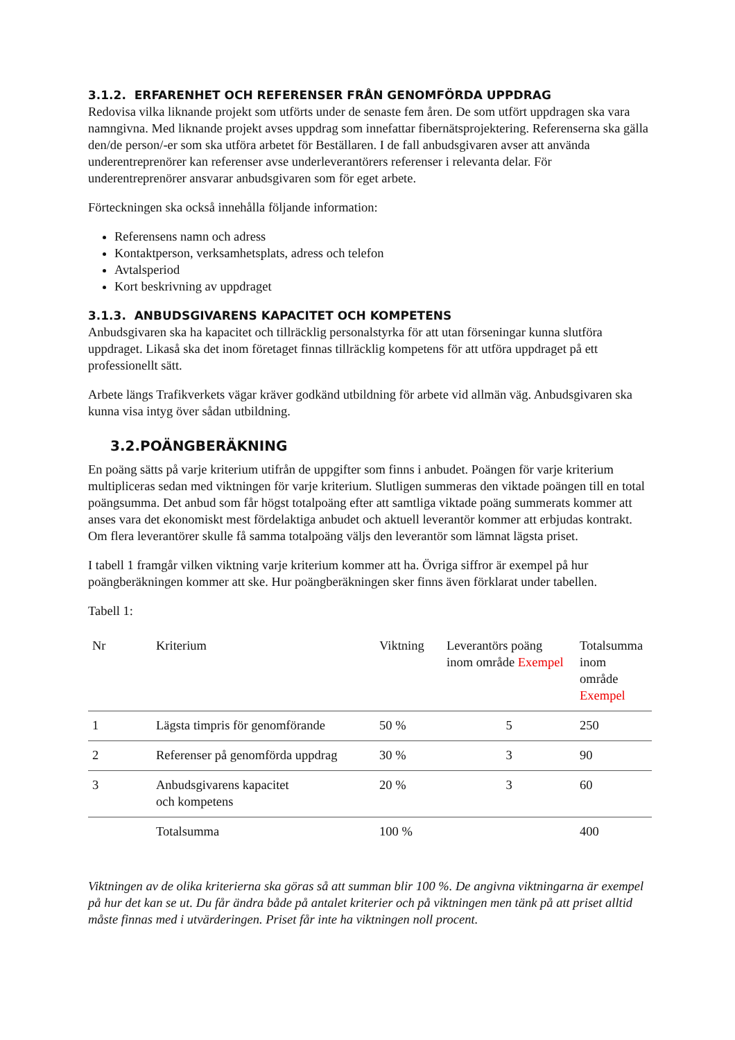3.1.2. ERFARENHET OCH REFERENSER FRÅN GENOMFÖRDA UPPDRAG
Redovisa vilka liknande projekt som utförts under de senaste fem åren. De som utfört uppdragen ska vara namngivna. Med liknande projekt avses uppdrag som innefattar fibernätsprojektering. Referenserna ska gälla den/de person/-er som ska utföra arbetet för Beställaren. I de fall anbudsgivaren avser att använda underentreprenörer kan referenser avse underleverantörers referenser i relevanta delar. För underentreprenörer ansvarar anbudsgivaren som för eget arbete.
Förteckningen ska också innehålla följande information:
Referensens namn och adress
Kontaktperson, verksamhetsplats, adress och telefon
Avtalsperiod
Kort beskrivning av uppdraget
3.1.3. ANBUDSGIVARENS KAPACITET OCH KOMPETENS
Anbudsgivaren ska ha kapacitet och tillräcklig personalstyrka för att utan förseningar kunna slutföra uppdraget. Likaså ska det inom företaget finnas tillräcklig kompetens för att utföra uppdraget på ett professionellt sätt.
Arbete längs Trafikverkets vägar kräver godkänd utbildning för arbete vid allmän väg. Anbudsgivaren ska kunna visa intyg över sådan utbildning.
3.2.POÄNGBERÄKNING
En poäng sätts på varje kriterium utifrån de uppgifter som finns i anbudet. Poängen för varje kriterium multipliceras sedan med viktningen för varje kriterium. Slutligen summeras den viktade poängen till en total poängsumma. Det anbud som får högst totalpoäng efter att samtliga viktade poäng summerats kommer att anses vara det ekonomiskt mest fördelaktiga anbudet och aktuell leverantör kommer att erbjudas kontrakt. Om flera leverantörer skulle få samma totalpoäng väljs den leverantör som lämnat lägsta priset.
I tabell 1 framgår vilken viktning varje kriterium kommer att ha. Övriga siffror är exempel på hur poängberäkningen kommer att ske. Hur poängberäkningen sker finns även förklarat under tabellen.
Tabell 1:
| Nr | Kriterium | Viktning | Leverantörs poäng inom område Exempel | Totalsumma inom område Exempel |
| --- | --- | --- | --- | --- |
| 1 | Lägsta timpris för genomförande | 50 % | 5 | 250 |
| 2 | Referenser på genomförda uppdrag | 30 % | 3 | 90 |
| 3 | Anbudsgivarens kapacitet och kompetens | 20 % | 3 | 60 |
| | Totalsumma | 100 % | | 400 |
Viktningen av de olika kriterierna ska göras så att summan blir 100 %. De angivna viktningarna är exempel på hur det kan se ut. Du får ändra både på antalet kriterier och på viktningen men tänk på att priset alltid måste finnas med i utvärderingen. Priset får inte ha viktningen noll procent.